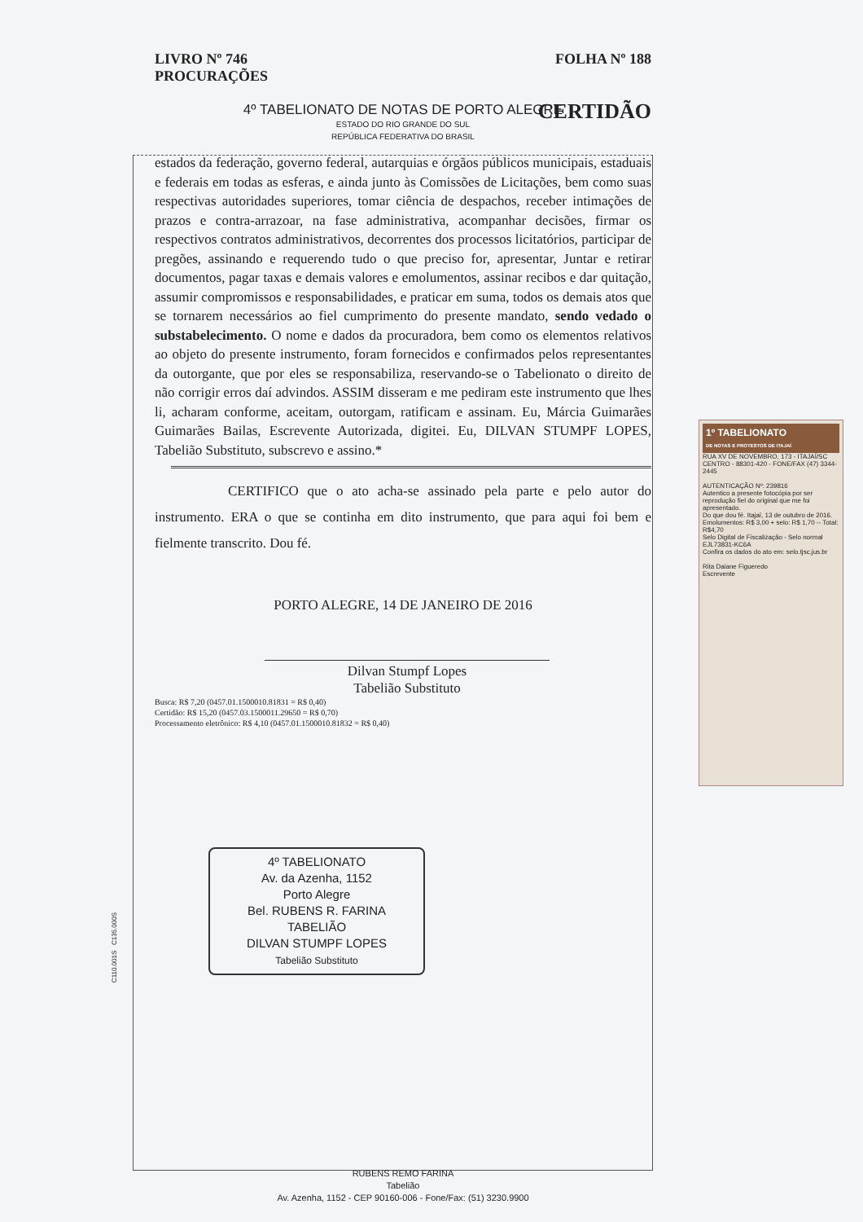LIVRO Nº 746
PROCURAÇÕES
FOLHA Nº 188
4º TABELIONATO DE NOTAS DE PORTO ALEGRE
ESTADO DO RIO GRANDE DO SUL
REPÚBLICA FEDERATIVA DO BRASIL
CERTIDÃO
estados da federação, governo federal, autarquias e órgãos públicos municipais, estaduais e federais em todas as esferas, e ainda junto às Comissões de Licitações, bem como suas respectivas autoridades superiores, tomar ciência de despachos, receber intimações de prazos e contra-arrazoar, na fase administrativa, acompanhar decisões, firmar os respectivos contratos administrativos, decorrentes dos processos licitatórios, participar de pregões, assinando e requerendo tudo o que preciso for, apresentar, Juntar e retirar documentos, pagar taxas e demais valores e emolumentos, assinar recibos e dar quitação, assumir compromissos e responsabilidades, e praticar em suma, todos os demais atos que se tornarem necessários ao fiel cumprimento do presente mandato, sendo vedado o substabelecimento. O nome e dados da procuradora, bem como os elementos relativos ao objeto do presente instrumento, foram fornecidos e confirmados pelos representantes da outorgante, que por eles se responsabiliza, reservando-se o Tabelionato o direito de não corrigir erros daí advindos. ASSIM disseram e me pediram este instrumento que lhes li, acharam conforme, aceitam, outorgam, ratificam e assinam. Eu, Márcia Guimarães Guimarães Bailas, Escrevente Autorizada, digitei. Eu, DILVAN STUMPF LOPES, Tabelião Substituto, subscrevo e assino.*
CERTIFICO que o ato acha-se assinado pela parte e pelo autor do instrumento. ERA o que se continha em dito instrumento, que para aqui foi bem e fielmente transcrito. Dou fé.
PORTO ALEGRE, 14 DE JANEIRO DE 2016
Dilvan Stumpf Lopes
Tabelião Substituto
Busca: R$ 7,20 (0457.01.1500010.81831 = R$ 0,40)
Certidão: R$ 15,20 (0457.03.1500011.29650 = R$ 0,70)
Processamento eletrônico: R$ 4,10 (0457.01.1500010.81832 = R$ 0,40)
4º TABELIONATO
Av. da Azenha, 1152
Porto Alegre
Bel. RUBENS R. FARINA
TABELIÃO
DILVAN STUMPF LOPES
Tabelião Substituto
C110.001S C135.000S
RUBENS REMO FARINA
Tabelião
Av. Azenha, 1152 - CEP 90160-006 - Fone/Fax: (51) 3230.9900
1º TABELIONATO
DE NOTAS E PROTESTOS DE ITAJAÍ
RUA XV DE NOVEMBRO, 173 - ITAJAÍ/SC
CENTRO - 88301-420 - FONE/FAX (47) 3344-2445
AUTENTICAÇÃO Nº: 239816
Autentico a presente fotocópia por ser reprodução fiel do original que me foi apresentado.
Do que dou fé. Itajaí, 13 de outubro de 2016.
Emolumentos: R$ 3,00 + selo: R$ 1,70 -- Total: R$4,70
Selo Digital de Fiscalização - Selo normal EJL73831-KC6A
Confira os dados do ato em: selo.tjsc.jus.br
Rita Daiane Figueredo
Escrevente